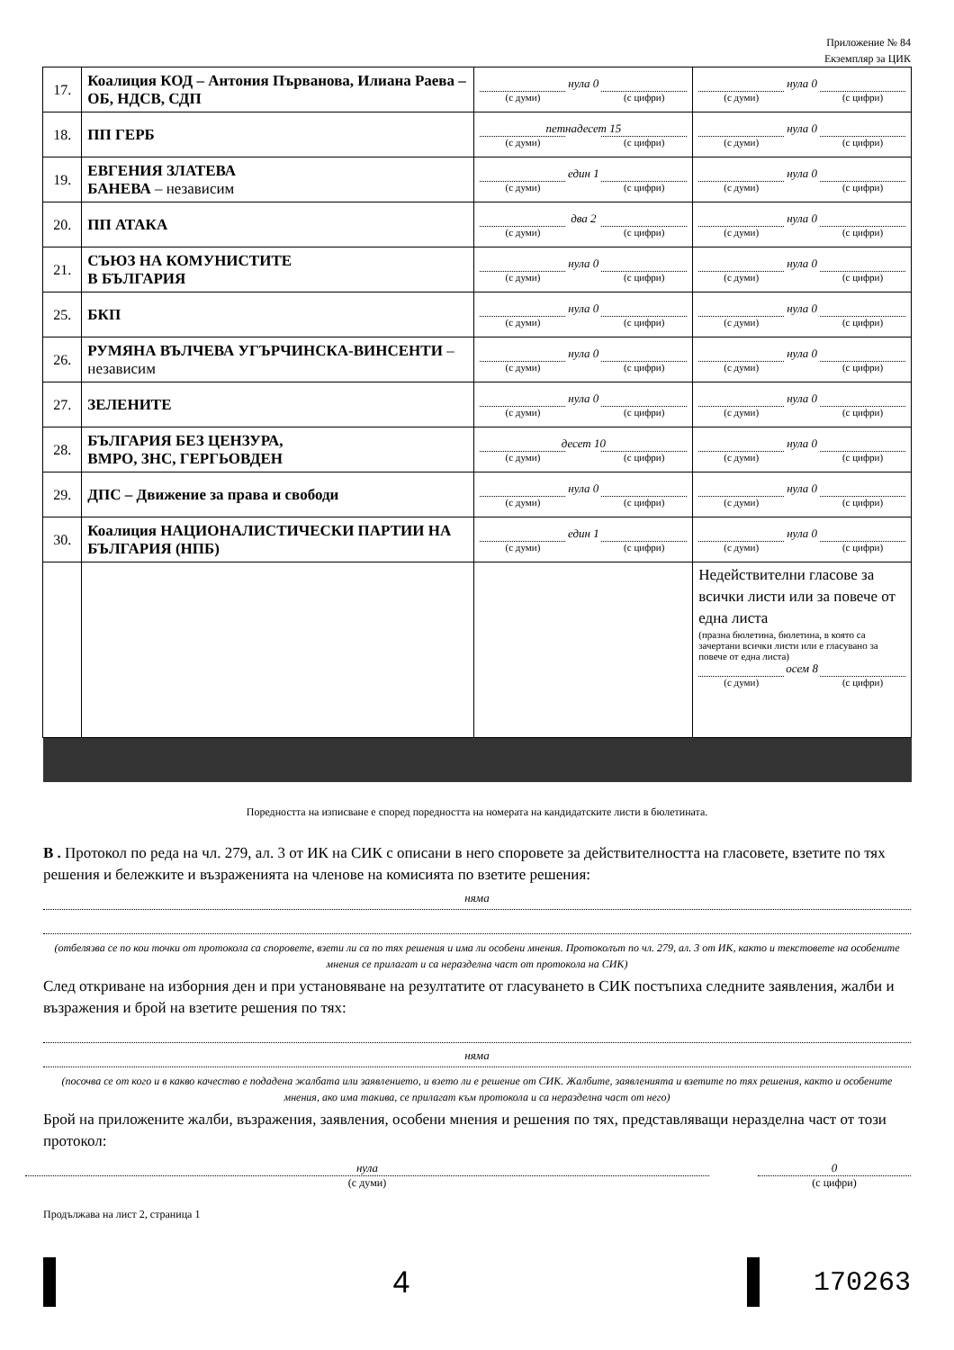Приложение № 84
Екземпляр за ЦИК
| 17. | Коалиция КОД – Антония Първанова, Илиана Раева – ОБ, НДСВ, СДП | нула 0 (с думи) (с цифри) | нула 0 (с думи) (с цифри) |
| 18. | ПП ГЕРБ | петнадесет 15 (с думи) (с цифри) | нула 0 (с думи) (с цифри) |
| 19. | ЕВГЕНИЯ ЗЛАТЕВА БАНЕВА – независим | един 1 (с думи) (с цифри) | нула 0 (с думи) (с цифри) |
| 20. | ПП АТАКА | два 2 (с думи) (с цифри) | нула 0 (с думи) (с цифри) |
| 21. | СЪЮЗ НА КОМУНИСТИТЕ В БЪЛГАРИЯ | нула 0 (с думи) (с цифри) | нула 0 (с думи) (с цифри) |
| 25. | БКП | нула 0 (с думи) (с цифри) | нула 0 (с думи) (с цифри) |
| 26. | РУМЯНА ВЪЛЧЕВА УГЪРЧИНСКА-ВИНСЕНТИ – независим | нула 0 (с думи) (с цифри) | нула 0 (с думи) (с цифри) |
| 27. | ЗЕЛЕНИТЕ | нула 0 (с думи) (с цифри) | нула 0 (с думи) (с цифри) |
| 28. | БЪЛГАРИЯ БЕЗ ЦЕНЗУРА, ВМРО, ЗНС, ГЕРГЬОВДЕН | десет 10 (с думи) (с цифри) | нула 0 (с думи) (с цифри) |
| 29. | ДПС – Движение за права и свободи | нула 0 (с думи) (с цифри) | нула 0 (с думи) (с цифри) |
| 30. | Коалиция НАЦИОНАЛИСТИЧЕСКИ ПАРТИИ НА БЪЛГАРИЯ (НПБ) | един 1 (с думи) (с цифри) | нула 0 (с думи) (с цифри) |
| | | | Недействителни гласове за всички листи или за повече от една листа (празна бюлетина, бюлетина, в която са зачертани всички листи или е гласувано за повече от една листа) осем 8 (с думи) (с цифри) |
Поредността на изписване е според поредността на номерата на кандидатските листи в бюлетината.
В . Протокол по реда на чл. 279, ал. 3 от ИК на СИК с описани в него споровете за действителността на гласовете, взетите по тях решения и бележките и възраженията на членове на комисията по взетите решения:
няма
(отбелязва се по кои точки от протокола са споровете, взети ли са по тях решения и има ли особени мнения. Протоколът по чл. 279, ал. 3 от ИК, както и текстовете на особените мнения се прилагат и са неразделна част от протокола на СИК)
След откриване на изборния ден и при установяване на резултатите от гласуването в СИК постъпиха следните заявления, жалби и възражения и брой на взетите решения по тях:
няма
(посочва се от кого и в какво качество е подадена жалбата или заявлението, и взето ли е решение от СИК. Жалбите, заявленията и взетите по тях решения, както и особените мнения, ако има такива, се прилагат към протокола и са неразделна част от него)
Брой на приложените жалби, възражения, заявления, особени мнения и решения по тях, представляващи неразделна част от този протокол:
нула
(с думи)
0
(с цифри)
Продължава на лист 2, страница 1
4 170263